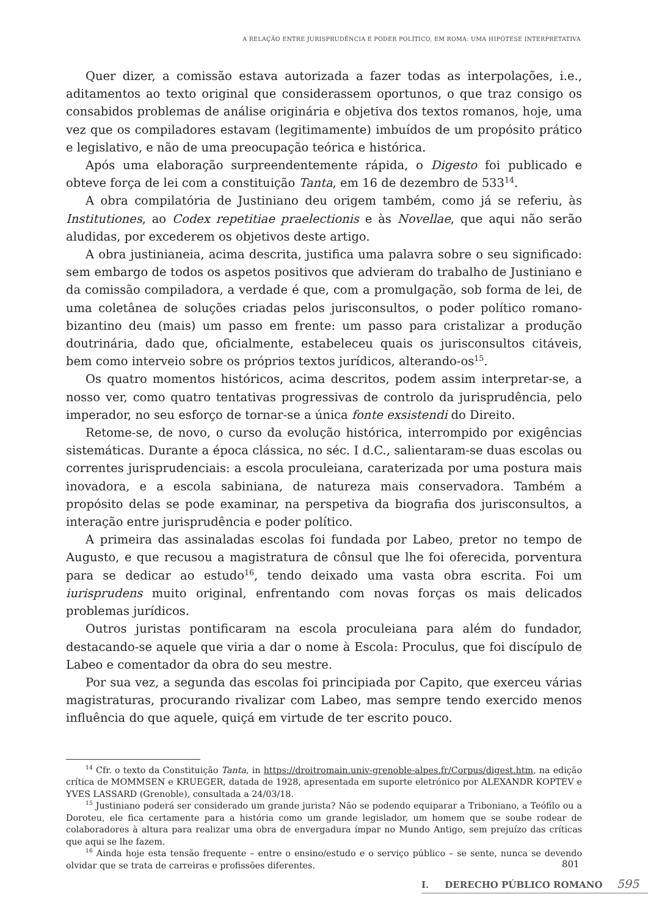A RELAÇÃO ENTRE JURISPRUDÊNCIA E PODER POLÍTICO, EM ROMA: UMA HIPÓTESE INTERPRETATIVA
Quer dizer, a comissão estava autorizada a fazer todas as interpolações, i.e., aditamentos ao texto original que considerassem oportunos, o que traz consigo os consabidos problemas de análise originária e objetiva dos textos romanos, hoje, uma vez que os compiladores estavam (legitimamente) imbuídos de um propósito prático e legislativo, e não de uma preocupação teórica e histórica.
Após uma elaboração surpreendentemente rápida, o Digesto foi publicado e obteve força de lei com a constituição Tanta, em 16 de dezembro de 533<sup>14</sup>.
A obra compilatória de Justiniano deu origem também, como já se referiu, às Institutiones, ao Codex repetitiae praelectionis e às Novellae, que aqui não serão aludidas, por excederem os objetivos deste artigo.
A obra justinianeia, acima descrita, justifica uma palavra sobre o seu significado: sem embargo de todos os aspetos positivos que advieram do trabalho de Justiniano e da comissão compiladora, a verdade é que, com a promulgação, sob forma de lei, de uma coletânea de soluções criadas pelos jurisconsultos, o poder político romano-bizantino deu (mais) um passo em frente: um passo para cristalizar a produção doutrinária, dado que, oficialmente, estabeleceu quais os jurisconsultos citáveis, bem como interveio sobre os próprios textos jurídicos, alterando-os<sup>15</sup>.
Os quatro momentos históricos, acima descritos, podem assim interpretar-se, a nosso ver, como quatro tentativas progressivas de controlo da jurisprudência, pelo imperador, no seu esforço de tornar-se a única fonte exsistendi do Direito.
Retome-se, de novo, o curso da evolução histórica, interrompido por exigências sistemáticas. Durante a época clássica, no séc. I d.C., salientaram-se duas escolas ou correntes jurisprudenciais: a escola proculeiana, caraterizada por uma postura mais inovadora, e a escola sabiniana, de natureza mais conservadora. Também a propósito delas se pode examinar, na perspetiva da biografia dos jurisconsultos, a interação entre jurisprudência e poder político.
A primeira das assinaladas escolas foi fundada por Labeo, pretor no tempo de Augusto, e que recusou a magistratura de cônsul que lhe foi oferecida, porventura para se dedicar ao estudo<sup>16</sup>, tendo deixado uma vasta obra escrita. Foi um iurisprudens muito original, enfrentando com novas forças os mais delicados problemas jurídicos.
Outros juristas pontificaram na escola proculeiana para além do fundador, destacando-se aquele que viria a dar o nome à Escola: Proculus, que foi discípulo de Labeo e comentador da obra do seu mestre.
Por sua vez, a segunda das escolas foi principiada por Capito, que exerceu várias magistraturas, procurando rivalizar com Labeo, mas sempre tendo exercido menos influência do que aquele, quiçá em virtude de ter escrito pouco.
<sup>14</sup> Cfr. o texto da Constituição Tanta, in https://droitromain.univ-grenoble-alpes.fr/Corpus/digest.htm, na edição crítica de MOMMSEN e KRUEGER, datada de 1928, apresentada em suporte eletrónico por ALEXANDR KOPTEV e YVES LASSARD (Grenoble), consultada a 24/03/18.
<sup>15</sup> Justiniano poderá ser considerado um grande jurista? Não se podendo equiparar a Triboniano, a Teófilo ou a Doroteu, ele fica certamente para a história como um grande legislador, um homem que se soube rodear de colaboradores à altura para realizar uma obra de envergadura ímpar no Mundo Antigo, sem prejuízo das críticas que aqui se lhe fazem.
<sup>16</sup> Ainda hoje esta tensão frequente – entre o ensino/estudo e o serviço público – se sente, nunca se devendo olvidar que se trata de carreiras e profissões diferentes.
801
I. DERECHO PÚBLICO ROMANO 595